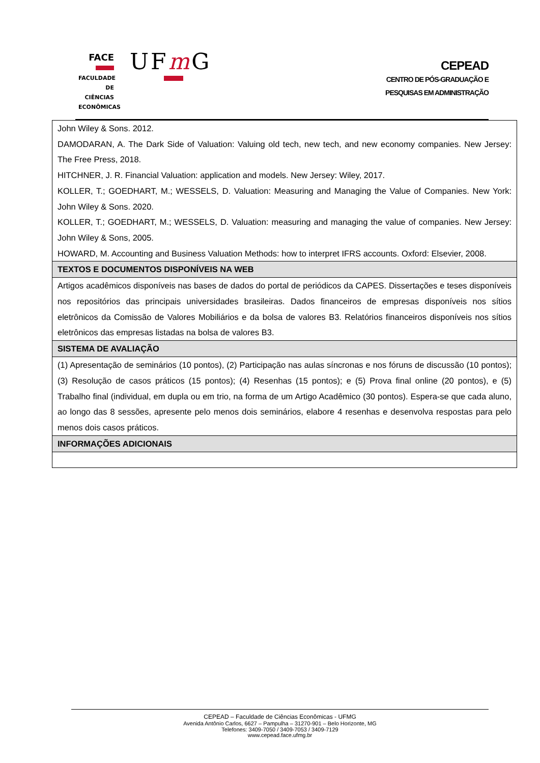FACE
FACULDADE
DE CIÊNCIAS
ECONÔMICAS
UFm G
CEPEAD
CENTRO DE PÓS-GRADUAÇÃO E
PESQUISAS EM ADMINISTRAÇÃO
| John Wiley & Sons. 2012. DAMODARAN, A. The Dark Side of Valuation: Valuing old tech, new tech, and new economy companies. New Jersey: The Free Press, 2018. HITCHNER, J. R. Financial Valuation: application and models. New Jersey: Wiley, 2017. KOLLER, T.; GOEDHART, M.; WESSELS, D. Valuation: Measuring and Managing the Value of Companies. New York: John Wiley & Sons. 2020. KOLLER, T.; GOEDHART, M.; WESSELS, D. Valuation: measuring and managing the value of companies. New Jersey: John Wiley & Sons, 2005. HOWARD, M. Accounting and Business Valuation Methods: how to interpret IFRS accounts. Oxford: Elsevier, 2008. |
| TEXTOS E DOCUMENTOS DISPONÍVEIS NA WEB |
| Artigos acadêmicos disponíveis nas bases de dados do portal de periódicos da CAPES. Dissertações e teses disponíveis nos repositórios das principais universidades brasileiras. Dados financeiros de empresas disponíveis nos sítios eletrônicos da Comissão de Valores Mobiliários e da bolsa de valores B3. Relatórios financeiros disponíveis nos sítios eletrônicos das empresas listadas na bolsa de valores B3. |
| SISTEMA DE AVALIAÇÃO |
| (1) Apresentação de seminários (10 pontos), (2) Participação nas aulas síncronas e nos fóruns de discussão (10 pontos); (3) Resolução de casos práticos (15 pontos); (4) Resenhas (15 pontos); e (5) Prova final online (20 pontos), e (5) Trabalho final (individual, em dupla ou em trio, na forma de um Artigo Acadêmico (30 pontos). Espera-se que cada aluno, ao longo das 8 sessões, apresente pelo menos dois seminários, elabore 4 resenhas e desenvolva respostas para pelo menos dois casos práticos. |
| INFORMAÇÕES ADICIONAIS |
CEPEAD – Faculdade de Ciências Econômicas - UFMG
Avenida Antônio Carlos, 6627 – Pampulha – 31270-901 – Belo Horizonte, MG
Telefones: 3409-7050 / 3409-7053 / 3409-7129
www.cepead.face.ufmg.br